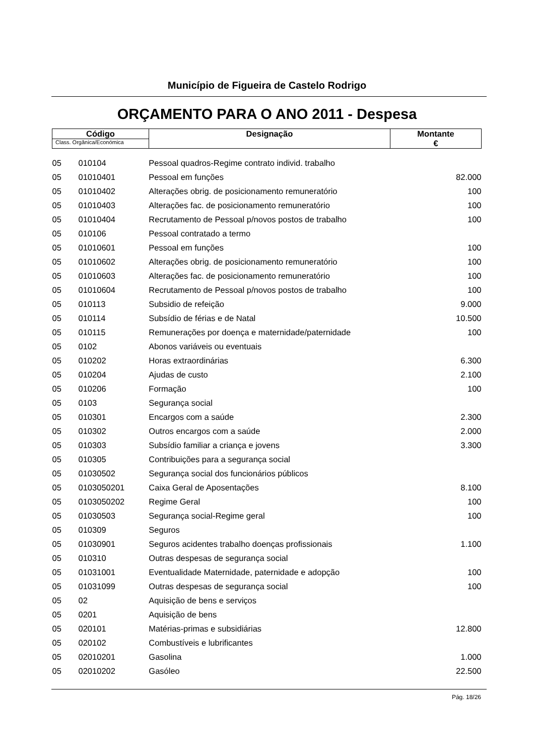Município de Figueira de Castelo Rodrigo
ORÇAMENTO PARA O ANO 2011 - Despesa
| Código Class. Orgânica/Económica | | Designação | Montante € |
| --- | --- | --- | --- |
| 05 | 010104 | Pessoal quadros-Regime contrato individ. trabalho | |
| 05 | 01010401 | Pessoal em funções | 82.000 |
| 05 | 01010402 | Alterações obrig. de posicionamento remuneratório | 100 |
| 05 | 01010403 | Alterações fac. de posicionamento remuneratório | 100 |
| 05 | 01010404 | Recrutamento de Pessoal p/novos postos de trabalho | 100 |
| 05 | 010106 | Pessoal contratado a termo | |
| 05 | 01010601 | Pessoal em funções | 100 |
| 05 | 01010602 | Alterações obrig. de posicionamento remuneratório | 100 |
| 05 | 01010603 | Alterações fac. de posicionamento remuneratório | 100 |
| 05 | 01010604 | Recrutamento de Pessoal p/novos postos de trabalho | 100 |
| 05 | 010113 | Subsidio de refeição | 9.000 |
| 05 | 010114 | Subsídio de férias e de Natal | 10.500 |
| 05 | 010115 | Remunerações por doença e maternidade/paternidade | 100 |
| 05 | 0102 | Abonos variáveis ou eventuais | |
| 05 | 010202 | Horas extraordinárias | 6.300 |
| 05 | 010204 | Ajudas de custo | 2.100 |
| 05 | 010206 | Formação | 100 |
| 05 | 0103 | Segurança social | |
| 05 | 010301 | Encargos com a saúde | 2.300 |
| 05 | 010302 | Outros encargos com a saúde | 2.000 |
| 05 | 010303 | Subsídio familiar a criança e jovens | 3.300 |
| 05 | 010305 | Contribuições para a segurança social | |
| 05 | 01030502 | Segurança social dos funcionários públicos | |
| 05 | 0103050201 | Caixa Geral de Aposentações | 8.100 |
| 05 | 0103050202 | Regime Geral | 100 |
| 05 | 01030503 | Segurança social-Regime geral | 100 |
| 05 | 010309 | Seguros | |
| 05 | 01030901 | Seguros acidentes trabalho doenças profissionais | 1.100 |
| 05 | 010310 | Outras despesas de segurança social | |
| 05 | 01031001 | Eventualidade Maternidade, paternidade e adopção | 100 |
| 05 | 01031099 | Outras despesas de segurança social | 100 |
| 05 | 02 | Aquisição de bens e serviços | |
| 05 | 0201 | Aquisição de bens | |
| 05 | 020101 | Matérias-primas e subsidiárias | 12.800 |
| 05 | 020102 | Combustíveis e lubrificantes | |
| 05 | 02010201 | Gasolina | 1.000 |
| 05 | 02010202 | Gasóleo | 22.500 |
Pág. 18/26